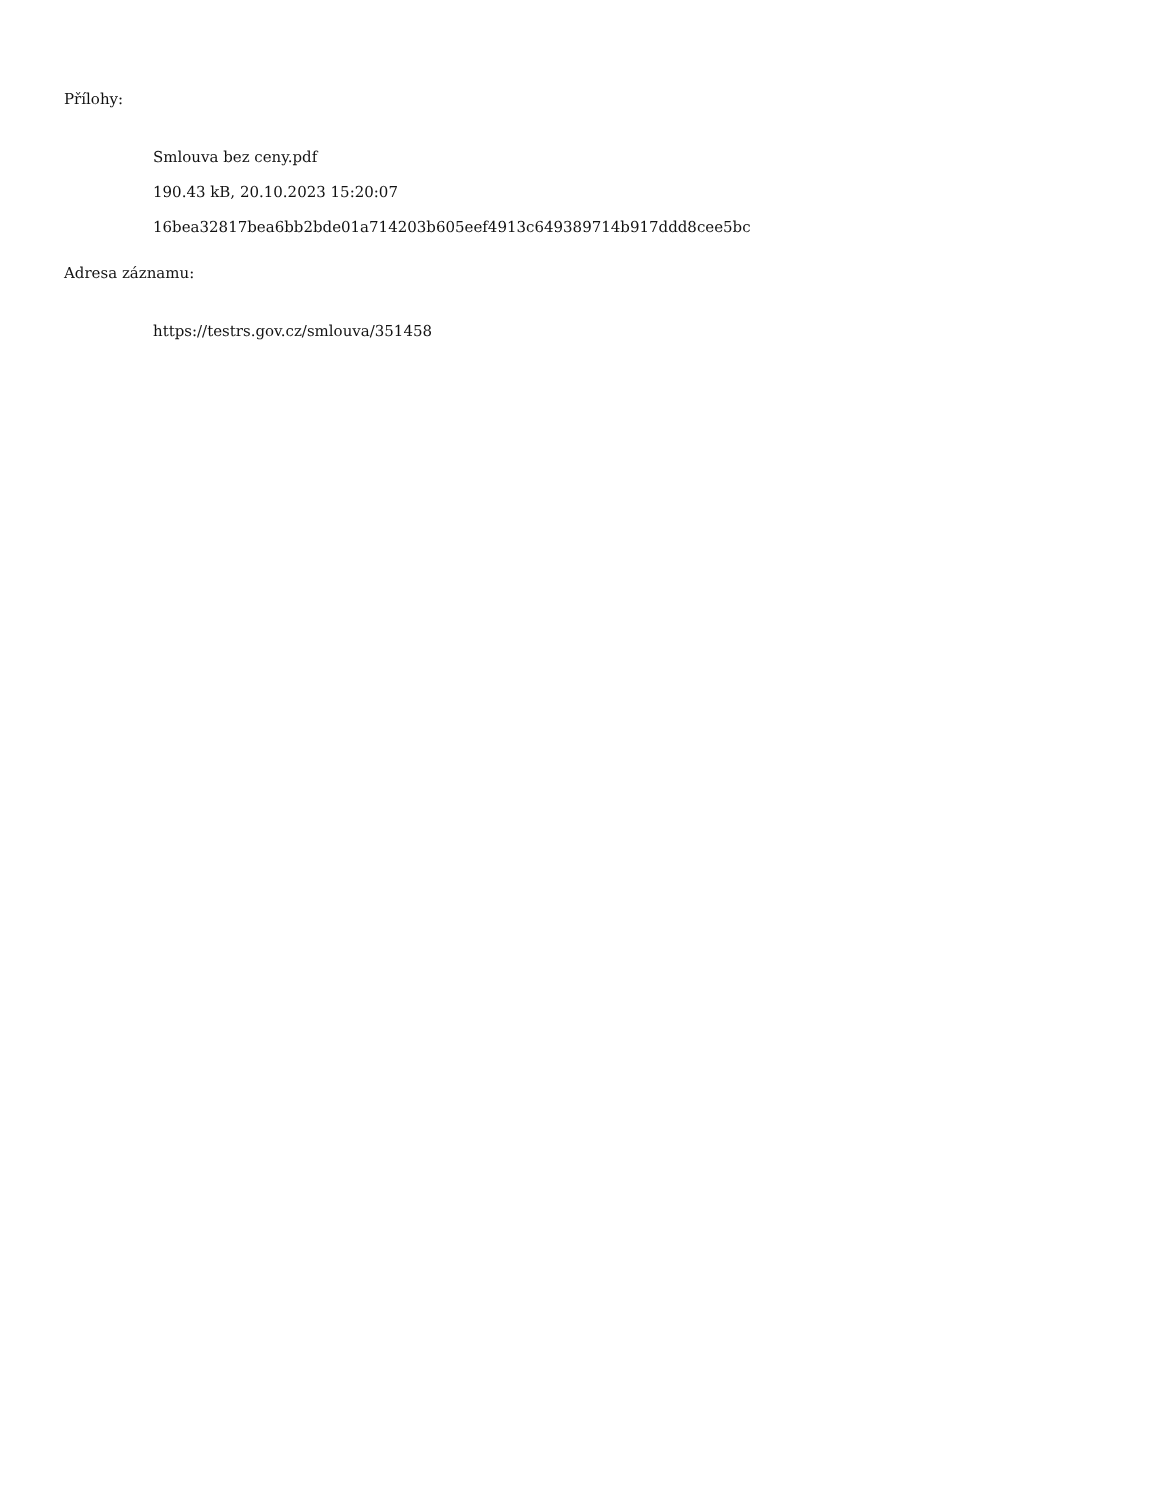Přílohy:
Smlouva bez ceny.pdf
190.43 kB, 20.10.2023 15:20:07
16bea32817bea6bb2bde01a714203b605eef4913c649389714b917ddd8cee5bc
Adresa záznamu:
https://testrs.gov.cz/smlouva/351458